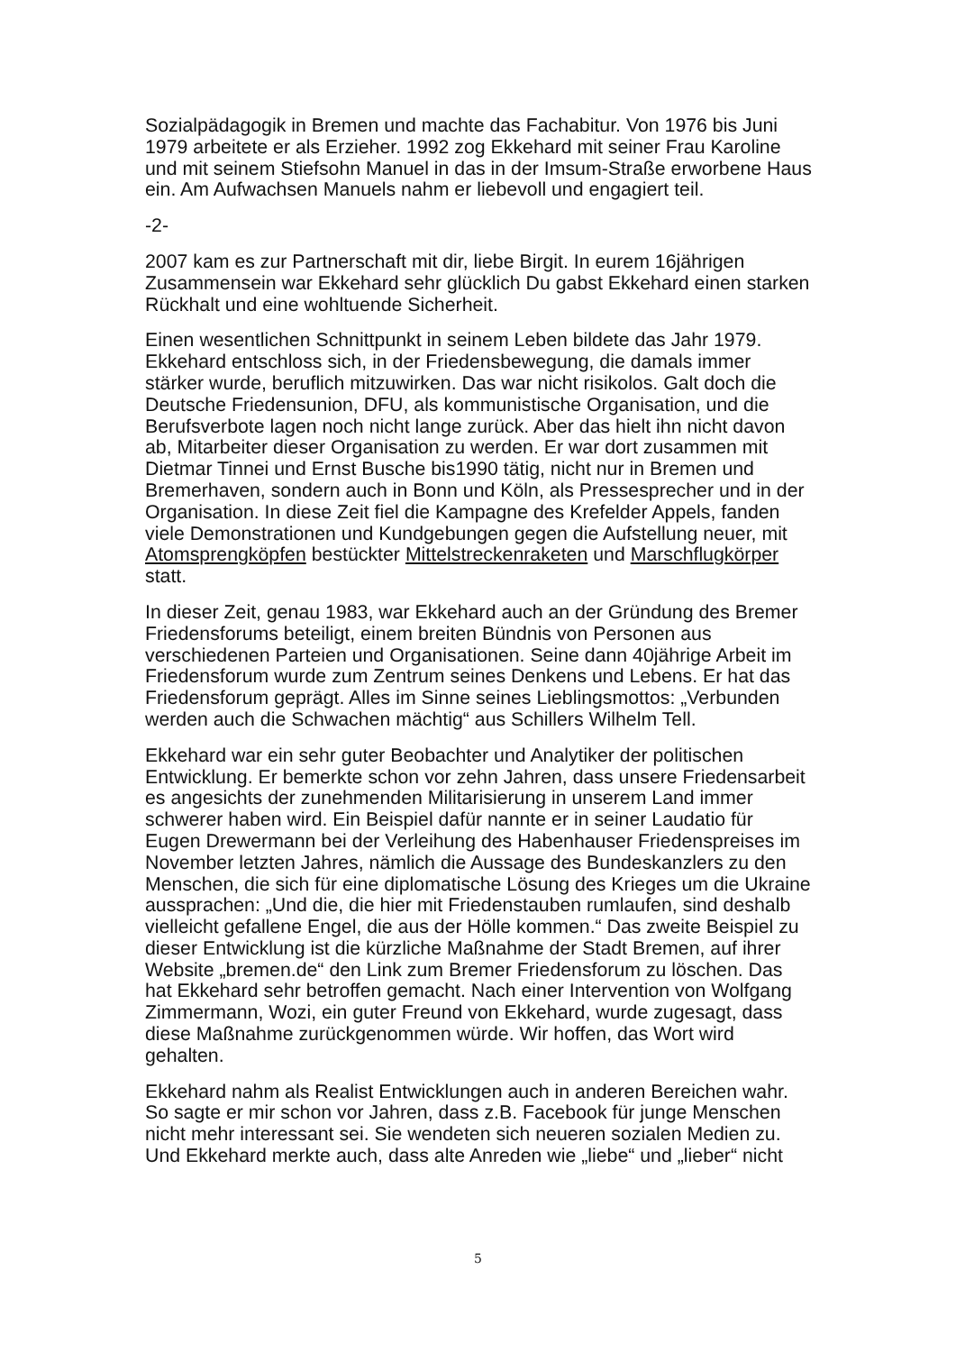Sozialpädagogik in Bremen und machte das Fachabitur. Von 1976 bis Juni 1979 arbeitete er als Erzieher. 1992 zog Ekkehard mit seiner Frau Karoline und mit seinem Stiefsohn Manuel in das in der Imsum-Straße erworbene Haus ein. Am Aufwachsen Manuels nahm er liebevoll und engagiert teil.
-2-
2007 kam es zur Partnerschaft mit dir, liebe Birgit. In eurem 16jährigen Zusammensein war Ekkehard sehr glücklich Du gabst Ekkehard einen starken Rückhalt und eine wohltuende Sicherheit.
Einen wesentlichen Schnittpunkt in seinem Leben bildete das Jahr 1979. Ekkehard entschloss sich, in der Friedensbewegung, die damals immer stärker wurde, beruflich mitzuwirken. Das war nicht risikolos. Galt doch die Deutsche Friedensunion, DFU, als kommunistische Organisation, und die Berufsverbote lagen noch nicht lange zurück. Aber das hielt ihn nicht davon ab, Mitarbeiter dieser Organisation zu werden. Er war dort zusammen mit Dietmar Tinnei und Ernst Busche bis1990 tätig, nicht nur in Bremen und Bremerhaven, sondern auch in Bonn und Köln, als Pressesprecher und in der Organisation. In diese Zeit fiel die Kampagne des Krefelder Appels, fanden viele Demonstrationen und Kundgebungen gegen die Aufstellung neuer, mit Atomsprengköpfen bestückter Mittelstreckenraketen und Marschflugkörper statt.
In dieser Zeit, genau 1983, war Ekkehard auch an der Gründung des Bremer Friedensforums beteiligt, einem breiten Bündnis von Personen aus verschiedenen Parteien und Organisationen. Seine dann 40jährige Arbeit im Friedensforum wurde zum Zentrum seines Denkens und Lebens. Er hat das Friedensforum geprägt. Alles im Sinne seines Lieblingsmottos: „Verbunden werden auch die Schwachen mächtig“ aus Schillers Wilhelm Tell.
Ekkehard war ein sehr guter Beobachter und Analytiker der politischen Entwicklung. Er bemerkte schon vor zehn Jahren, dass unsere Friedensarbeit es angesichts der zunehmenden Militarisierung in unserem Land immer schwerer haben wird. Ein Beispiel dafür nannte er in seiner Laudatio für Eugen Drewermann bei der Verleihung des Habenhauser Friedenspreises im November letzten Jahres, nämlich die Aussage des Bundeskanzlers zu den Menschen, die sich für eine diplomatische Lösung des Krieges um die Ukraine aussprachen: „Und die, die hier mit Friedenstauben rumlaufen, sind deshalb vielleicht gefallene Engel, die aus der Hölle kommen.“ Das zweite Beispiel zu dieser Entwicklung ist die kürzliche Maßnahme der Stadt Bremen, auf ihrer Website „bremen.de“ den Link zum Bremer Friedensforum zu löschen. Das hat Ekkehard sehr betroffen gemacht. Nach einer Intervention von Wolfgang Zimmermann, Wozi, ein guter Freund von Ekkehard, wurde zugesagt, dass diese Maßnahme zurückgenommen würde. Wir hoffen, das Wort wird gehalten.
Ekkehard nahm als Realist Entwicklungen auch in anderen Bereichen wahr. So sagte er mir schon vor Jahren, dass z.B. Facebook für junge Menschen nicht mehr interessant sei. Sie wendeten sich neueren sozialen Medien zu. Und Ekkehard merkte auch, dass alte Anreden wie „liebe“ und „lieber“ nicht
5